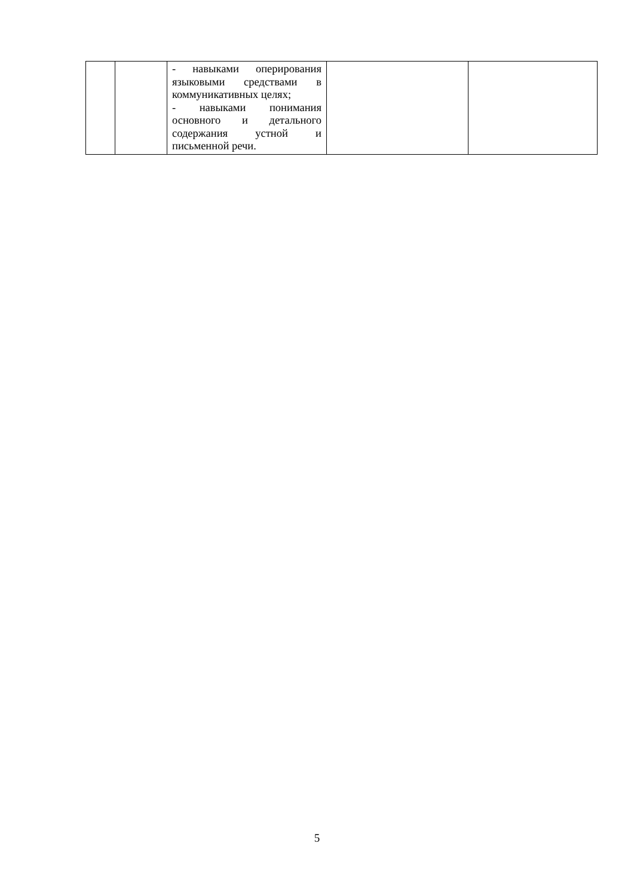| | | - навыками оперирования языковыми средствами в коммуникативных целях; - навыками понимания основного и детального содержания устной и письменной речи. | | |
5